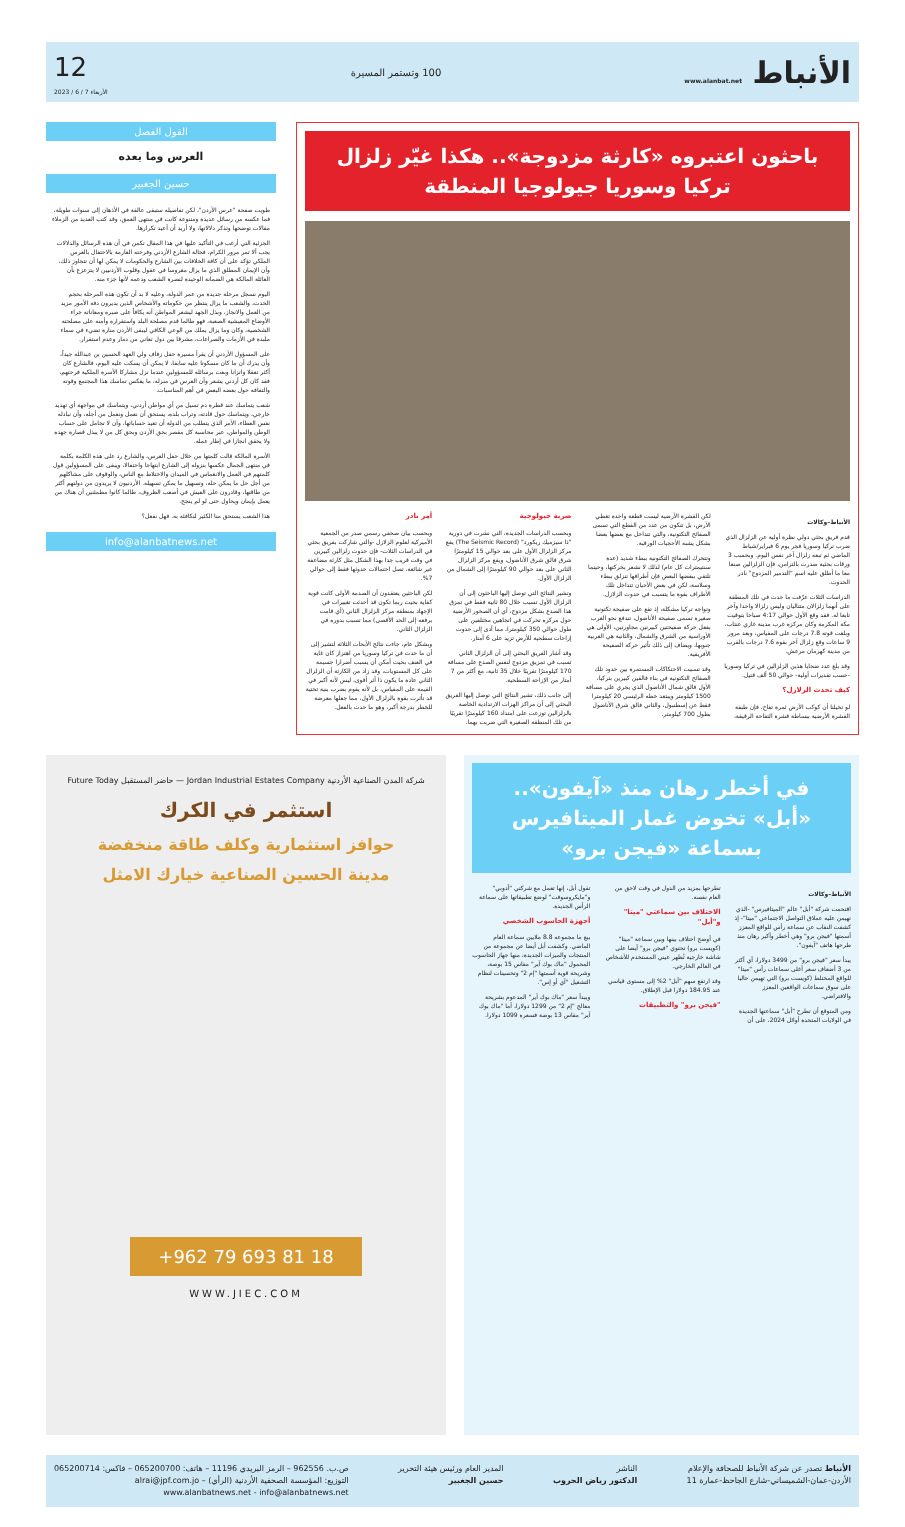الأنباط www.alanbat.net
100 وتستمر المسيرة
12
الأربعاء 7 / 6 / 2023
باحثون اعتبروه «كارثة مزدوجة».. هكذا غيّر زلزال تركيا وسوريا جيولوجيا المنطقة
الأنباط–وكالات
قدم فريق بحثي دولي نظرة أولية عن الزلزال الذي ضرب تركيا وسوريا فجر يوم 6 فبراير/شباط الماضي ثم تبعه زلزال آخر نفس اليوم. وبحسب 3 ورقات بحثية صدرت بالتزامن، فإن الزلزالين صنعا معا ما أطلق عليه اسم "التدمير المزدوج" نادر الحدوث.
الدراسات الثلاث عرّفت ما حدث في تلك المنطقة على أنهما زلزالان متتاليان وليس زلزالا واحدا وآخر تابعا له. فقد وقع الأول حوالي 4:17 صباحا بتوقيت مكة المكرمة وكان مركزه غرب مدينة غازي عنتاب، وبلغت قوته 7.8 درجات على المقياس، وبعد مرور 9 ساعات وقع زلزال آخر بقوة 7.6 درجات بالقرب من مدينة كهرمان مرعش.
وقد بلغ عدد ضحايا هذين الزلزالين في تركيا وسوريا -حسب تقديرات أولية- حوالي 50 ألف قتيل.
كيف تحدث الزلازل؟
لو تخيلنا أن كوكب الأرض ثمرة تفاح، فإن طبقة القشرة الأرضية ببساطة قشرة التفاحة الرقيقة، لكن القشرة الأرضية ليست قطعة واحدة تغطي الأرض، بل تتكون من عدد من القطع التي تسمى الصفائح التكتونية، والتي تتداخل مع بعضها بعضا بشكل يشبه الأحجيات الورقية.
وتتحرك الصفائح التكتونية ببطء شديد (عدة سنتيمترات كل عام) لذلك لا نشعر بحركتها، وحينما تلتقي ببعضها البعض فإن أطرافها تنزلق ببطء وسلاسة، لكن في بعض الأحيان تتداخل تلك الأطراف بقوة ما يتسبب في حدوث الزلازل.
وتواجه تركيا مشكلة، إذ تقع على صفيحة تكتونية صغيرة تسمى صفيحة الأناضول، تندفع نحو الغرب بفعل حركة صفيحتين كبيرتين مجاورتين، الأولى هي الأوراسية من الشرق والشمال، والثانية هي العربية جنوبها، ويضاف إلى ذلك تأثير حركة الصفيحة الأفريقية.
وقد تسببت الاحتكاكات المستمرة بين حدود تلك الصفائح التكتونية في بناء فالقين كبيرين بتركيا، الأول فالق شمال الأناضول الذي يجري على مسافة 1500 كيلومتر ويبتعد خطه الرئيسي 20 كيلومترا فقط عن إسطنبول، والثاني فالق شرق الأناضول بطول 700 كيلومتر.
ضربة جيولوجية
وبحسب الدراسات الجديدة، التي نشرت في دورية "ذا سيزميك ريكورد" (The Seismic Record) يقع مركز الزلزال الأول على بعد حوالي 15 كيلومترًا شرق فالق شرق الأناضول، ويقع مركز الزلزال الثاني على بعد حوالي 90 كيلومترًا إلى الشمال من الزلزال الأول.
وتشير النتائج التي توصل إليها الباحثون إلى أن الزلزال الأول تسبب خلال 80 ثانية فقط في تمزق هذا الصدع بشكل مزدوج، أي أن الصخور الأرضية حول مركزه تحركت في اتجاهين مختلفين على طول حوالي 350 كيلومترا، مما أدى إلى حدوث إزاحات سطحية للأرض تزيد على 6 أمتار.
وقد أشار الفريق البحثي إلى أن الزلزال الثاني تسبب في تمزيق مزدوج لنفس الصدع على مسافة 170 كيلومترًا تقريبًا خلال 35 ثانية، مع أكثر من 7 أمتار من الإزاحة السطحية.
إلى جانب ذلك، تشير النتائج التي توصل إليها الفريق البحثي إلى أن مراكز الهزات الارتدادية الخاصة بالزلزالين توزعت على امتداد 160 كيلومترًا تقريبًا من تلك المنطقة الصغيرة التي ضربت بهما.
أمر نادر
وبحسب بيان صحفي رسمي صدر من الجمعية الأميركية لعلوم الزلازل -والتي شاركت بفريق بحثي في الدراسات الثلاث- فإن حدوث زلزالين كبيرين في وقت قريب جدا بهذا الشكل مثل كارثة مضاعفة غير شائعة، تصل احتمالات حدوثها فقط إلى حوالي 7%.
لكن الباحثين يعتقدون أن الصدمة الأولى كانت قوية كفاية بحيث ربما تكون قد أحدثت تغييرات في الإجهاد بمنطقة مركز الزلزال الثاني (أي قامت برفعه إلى الحد الأقصى) مما تسبب بدوره في الزلزال الثاني.
وبشكل عام، جاءت نتائج الأبحاث الثلاثة لتشير إلى أن ما حدث في تركيا وسوريا من اهتزاز كان غاية في العنف بحيث أمكن أن يسبب أضرارا جسيمة على كل المستويات، وقد زاد من الكارثة أن الزلزال الثاني عادة ما يكون ذا أثر أقوى، ليس لأنه أكبر في القيمة على المقياس، بل لأنه يقوم بضرب بنية تحتية قد تأثرت بقوة بالزلزال الأول، مما جعلها معرضة للخطر بدرجة أكبر، وهو ما حدث بالفعل.
القول الفصل
العرس وما بعده
حسين الجغبير
طويت صفحة "عرس الأردن"، لكن تفاصيله ستبقى عالقة في الأذهان إلى سنوات طويلة، فما عكسه من رسائل عديدة ومتنوعة كانت في منتهى العمق، وقد كتب العديد من الزملاء مقالات توضحها وتذكر دلالاتها، ولا أريد أن أعيد تكرارها.
الجزئية التي أرغب في التأكيد عليها في هذا المقال تكمن في أن هذه الرسائل والدلالات يجب ألا تمر مرور الكرام، فحالة الشارع الأردني وفرحته العارمة بالاحتفال بالعرس الملكي تؤكد على أن كافة الخلافات بين الشارع والحكومات لا يمكن لها أن تتجاوز ذلك، وأن الإيمان المطلق الذي ما يزال مغروسا في عقول وقلوب الأردنيين لا يتزعزع بأن العائلة المالكة هي الضمانة الوحيدة لنصرة الشعب ودعمه لأنها جزء منه.
اليوم نسجل مرحلة جديدة من عمر الدولة، وعليه لا بد أن تكون هذه المرحلة بحجم الحدث، والشعب ما يزال ينتظر من حكوماته والأشخاص الذين يديرون دفة الأمور مزيد من العمل والانجاز، وبذل الجهد ليشعر المواطن أنه يكافأ على صبره ومعاناته جراء الأوضاع المعيشية الصعبة، فهو طالما قدم مصلحة البلد واستقراره وأمنه على مصلحته الشخصية، وكان وما يزال يملك من الوعي الكافي ليبقى الأردن منارة تضيء في سماء ملبدة في الأزمات والصراعات، مشرقا بين دول تعاني من دمار وعدم استقرار.
على المسؤول الأردني أن يقرأ مسيرة حفل زفاف ولي العهد الحسين بن عبدالله جيداً، وأن يدرك أن ما كان مسكوتا عليه سابقا، لا يمكن أن يسكت عليه اليوم، فالشارع كان أكثر تعقلا واتزانا وبعث برسائله للمسؤولين عندما نزل مشاركا الأسرة الملكية فرحتهم، فقد كان كل أردني يشعر وأن العرس في منزله، ما يعكس تماسك هذا المجتمع وقوته والتفافه حول بعضه البعض في أهم المناسبات.
شعب يتماسك عند قطرة دم تسيل من أي مواطن أردني، ويتماسك في مواجهة أي تهديد خارجي، ويتماسك حول قادته، وتراب بلده، يستحق أن نعمل ونعمل من أجله، وأن نبادله نفس العطاء، الأمر الذي يتطلب من الدولة أن تعيد حساباتها، وأن لا تجامل على حساب الوطن والمواطن، عبر محاسبة كل مقصر بحق الأردن وبحق كل من لا يبذل قصارة جهده ولا يحقق انجازا في إطار عمله.
الأسرة المالكة قالت كلمتها من خلال حفل العرس، والشارع رد على هذه الكلمة بكلمة في منتهى الجمال عكسها بنزوله إلى الشارع ابتهاجا واحتفالا، ويبقى على المسؤولين قول كلمتهم في العمل والانغماس في الميدان والاختلاط مع الناس، والوقوف على مشاكلهم من أجل حل ما يمكن حله، وتسهيل ما يمكن تسهيله. الأردنيون لا يريدون من دولتهم أكثر من طاقتها، وقادرون على العيش في أصعب الظروف، طالما كانوا مطمئنين أن هناك من يعمل بإيمان ويحاول حتى لو لم ينجح.
هذا الشعب يستحق منا الكثير لنكافئه به. فهل نفعل؟
info@alanbatnews.net
في أخطر رهان منذ «آيفون».. «أبل» تخوض غمار الميتافيرس بسماعة «فيجن برو»
الأنباط–وكالات
اقتحمت شركة "أبل" عالم "الميتافيرس" -الذي تهيمن عليه عملاق التواصل الاجتماعي "ميتا"- إذ كشفت النقاب عن سماعة رأس للواقع المعزز أسمتها "فيجن برو" وهي أخطر وأكبر رهان منذ طرحها هاتف "آيفون".
يبدأ سعر "فيجن برو" من 3499 دولارا، أي أكثر من 3 أضعاف سعر أغلى سماعات رأس "ميتا" للواقع المختلط (كويست برو) التي تهيمن حاليا على سوق سماعات الواقعين المعزز والافتراضي.
ومن المتوقع أن تطرح "أبل" سماعتها الجديدة في الولايات المتحدة أوائل 2024، على أن تطرحها بمزيد من الدول في وقت لاحق من العام نفسه.
الاختلاف بين سماعتي "ميتا" و"أبل"
في أوضح اختلاف بينها وبين سماعة "ميتا" (كويست برو) تحتوي "فيجن برو" أيضا على شاشة خارجية تُظهر عيني المستخدم للأشخاص في العالم الخارجي.
وقد ارتفع سهم "أبل" 2% إلى مستوى قياسي عند 184.95 دولارا قبل الإطلاق.
"فيجن برو" والتطبيقات
تقول أبل، إنها تعمل مع شركتي "أدوبي" و"مايكروسوفت" لوضع تطبيقاتها على سماعة الرأس الجديدة.
أجهزة الحاسوب الشخصي
بيع ما مجموعه 8.8 ملايين سماعة العام الماضي. وكشفت أبل أيضا عن مجموعة من المنتجات والميزات الجديدة، منها جهاز الحاسوب المحمول "ماك بوك آير" مقاس 15 بوصة، وشريحة قوية أسمتها "إم 2" وتحسينات لنظام التشغيل "آي أو إس".
ويبدأ سعر "ماك بوك آير" المدعوم بشريحة معالج "إم 2" من 1299 دولارا، أما "ماك بوك آير" مقاس 13 بوصة فسعره 1099 دولارا.
شركة المدن الصناعية الأردنية Jordan Industrial Estates Company — حاضر المستقبل Future Today
استثمر في الكرك
حوافز استثمارية وكلف طاقة منخفضة
مدينة الحسين الصناعية خيارك الامثل
+962 79 693 81 18
WWW.JIEC.COM
الأنباط تصدر عن شركة الأنباط للصحافة والإعلام
الأردن-عمان-الشميساني-شارع الجاحظ-عمارة 11
الناشر
الدكتور رياض الحروب
المدير العام ورئيس هيئة التحرير
حسين الجغبير
ص.ب. 962556 – الرمز البريدي 11196 – هاتف: 065200700 – فاكس: 065200714
التوزيع: المؤسسة الصحفية الأردنية (الرأي) – alrai@jpf.com.jo
www.alanbatnews.net - info@alanbatnews.net